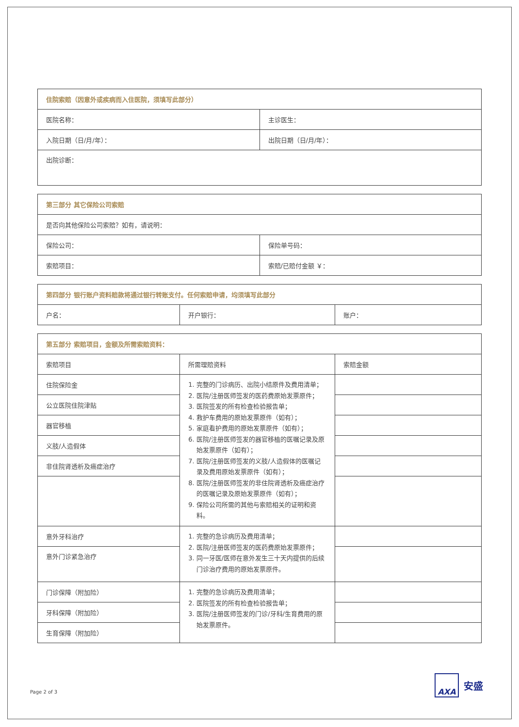| 住院索赔（因意外或疾病而入住医院，须填写此部分） | |
| 医院名称： | 主诊医生： |
| 入院日期（日/月/年）： | 出院日期（日/月/年）： |
| 出院诊断： | |
| 第三部分 其它保险公司索赔 | |
| 是否向其他保险公司索赔？如有，请说明： | |
| 保险公司： | 保险单号码： |
| 索赔项目： | 索赔/已赔付金额 ￥： |
| 第四部分 银行账户资料赔款将通过银行转账支付。任何索赔申请，均须填写此部分 | | |
| 户名： | 开户银行： | 账户： |
| 第五部分 索赔项目，金额及所需索赔资料： | | |
| 索赔项目 | 所需理赔资料 | 索赔金额 |
| 住院保险金 | 1. 完整的门诊病历、出院小结原件及费用清单； 2. 医院/注册医师签发的医药费原始发票原件； 3. 医院签发的所有检查检验报告单； 4. 救护车费用的原始发票原件（如有）； 5. 家庭看护费用的原始发票原件（如有）； 6. 医院/注册医师签发的器官移植的医嘱记录及原始发票原件（如有）； 7. 医院/注册医师签发的义肢/人造假体的医嘱记录及费用原始发票原件（如有）； 8. 医院/注册医师签发的非住院肾透析及癌症治疗的医嘱记录及原始发票原件（如有）； 9. 保险公司所需的其他与索赔相关的证明和资料。 | |
| 公立医院住院津贴 | | |
| 器官移植 | | |
| 义肢/人造假体 | | |
| 非住院肾透析及癌症治疗 | | |
| 意外牙科治疗 | 1. 完整的急诊病历及费用清单； 2. 医院/注册医师签发的医药费原始发票原件； 3. 同一牙医/医师在意外发生三十天内提供的后续门诊治疗费用的原始发票原件。 | |
| 意外门诊紧急治疗 | | |
| 门诊保障（附加险） | 1. 完整的急诊病历及费用清单； 2. 医院签发的所有检查检验报告单； 3. 医院/注册医师签发的门诊/牙科/生育费用的原始发票原件。 | |
| 牙科保障（附加险） | | |
| 生育保障（附加险） | | |
Page 2 of 3
AXA
安盛